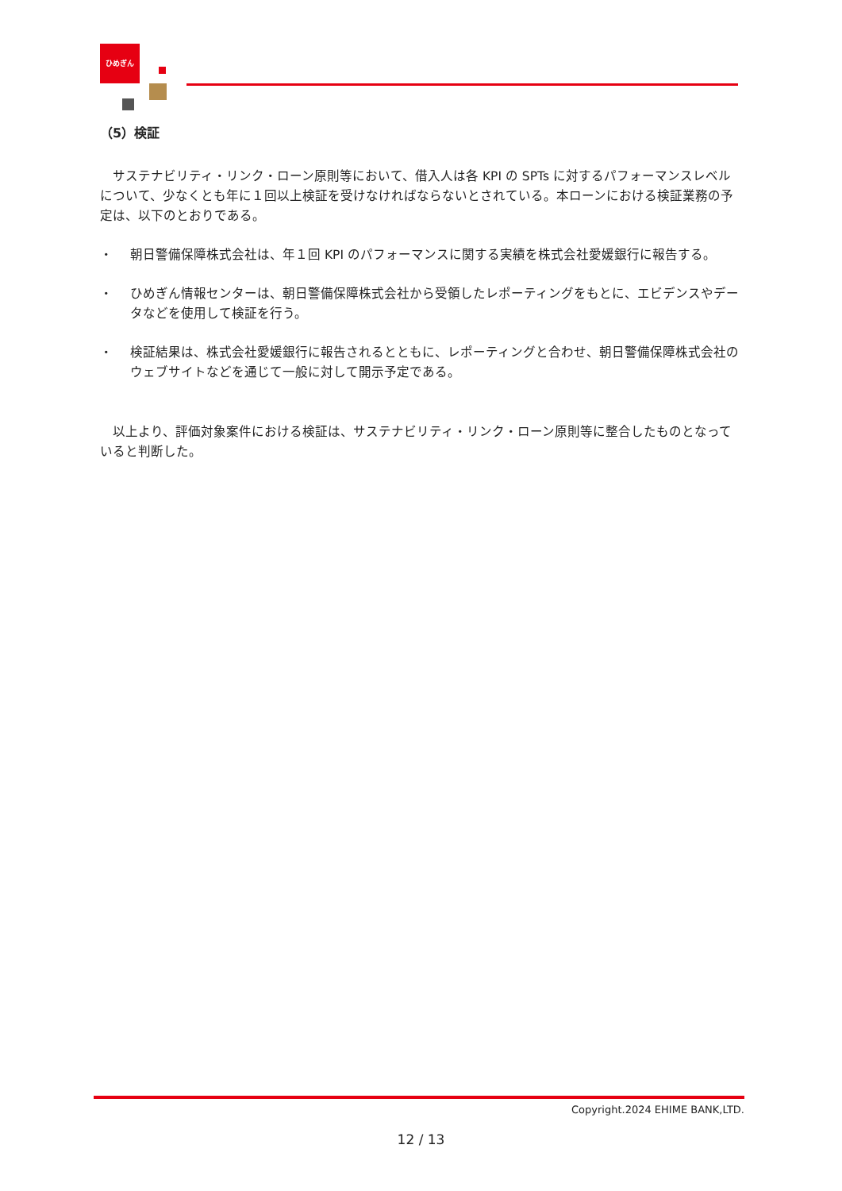ひめぎん
（5）検証
　サステナビリティ・リンク・ローン原則等において、借入人は各 KPI の SPTs に対するパフォーマンスレベルについて、少なくとも年に１回以上検証を受けなければならないとされている。本ローンにおける検証業務の予定は、以下のとおりである。
・ 朝日警備保障株式会社は、年１回 KPI のパフォーマンスに関する実績を株式会社愛媛銀行に報告する。
・ ひめぎん情報センターは、朝日警備保障株式会社から受領したレポーティングをもとに、エビデンスやデータなどを使用して検証を行う。
・ 検証結果は、株式会社愛媛銀行に報告されるとともに、レポーティングと合わせ、朝日警備保障株式会社のウェブサイトなどを通じて一般に対して開示予定である。
　以上より、評価対象案件における検証は、サステナビリティ・リンク・ローン原則等に整合したものとなっていると判断した。
Copyright.2024 EHIME BANK,LTD.
12 / 13